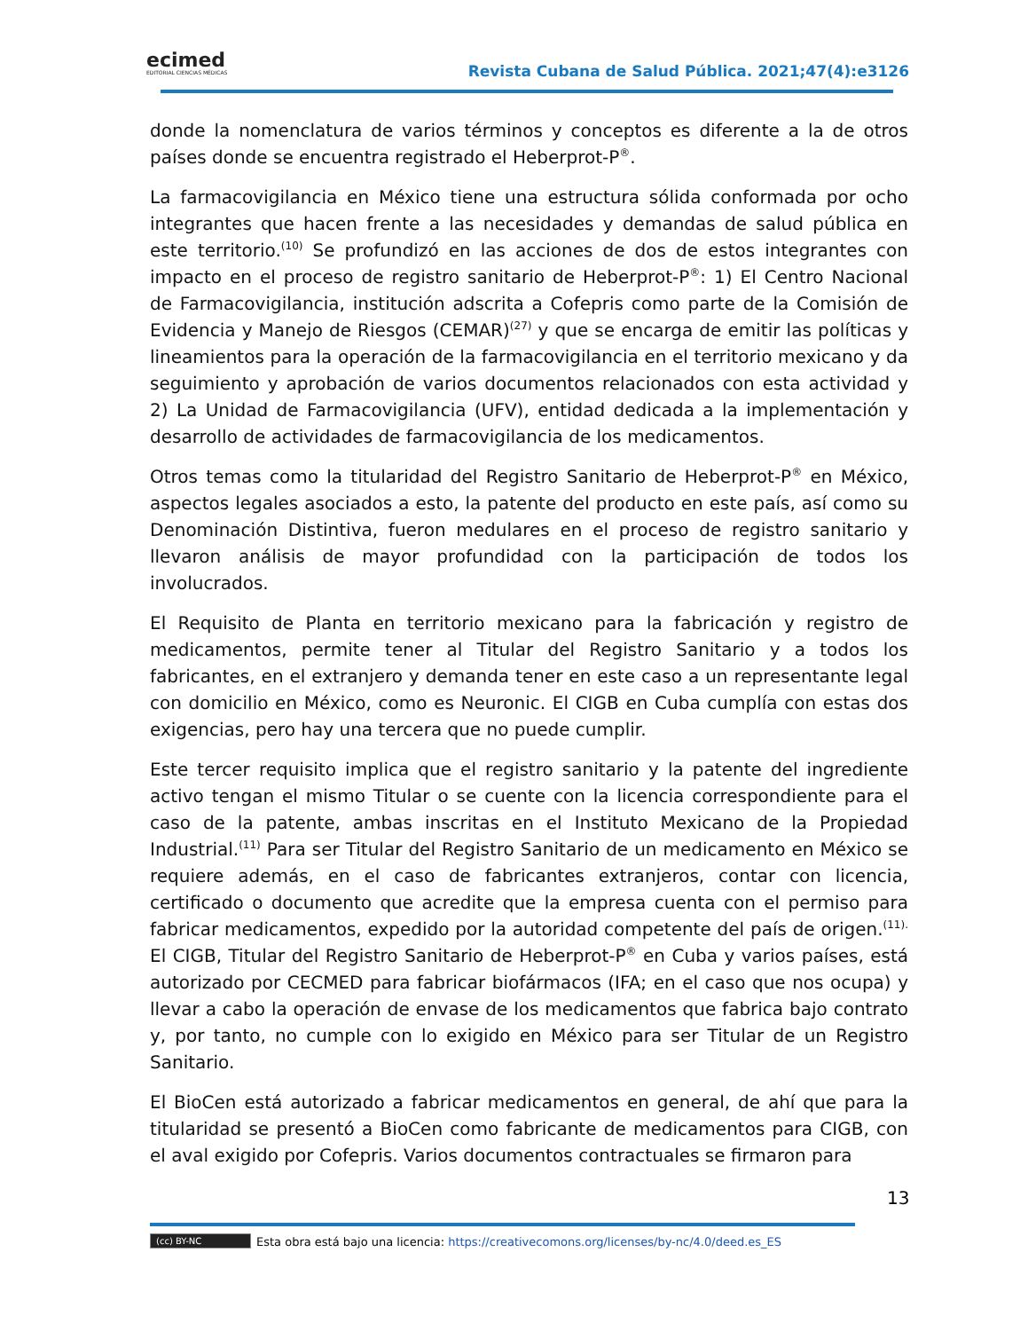ecimed
EDITORIAL CIENCIAS MÉDICAS
Revista Cubana de Salud Pública. 2021;47(4):e3126
donde la nomenclatura de varios términos y conceptos es diferente a la de otros países donde se encuentra registrado el Heberprot-P<sup>®</sup>.
La farmacovigilancia en México tiene una estructura sólida conformada por ocho integrantes que hacen frente a las necesidades y demandas de salud pública en este territorio.<sup>(10)</sup> Se profundizó en las acciones de dos de estos integrantes con impacto en el proceso de registro sanitario de Heberprot-P<sup>®</sup>: 1) El Centro Nacional de Farmacovigilancia, institución adscrita a Cofepris como parte de la Comisión de Evidencia y Manejo de Riesgos (CEMAR)<sup>(27)</sup> y que se encarga de emitir las políticas y lineamientos para la operación de la farmacovigilancia en el territorio mexicano y da seguimiento y aprobación de varios documentos relacionados con esta actividad y 2) La Unidad de Farmacovigilancia (UFV), entidad dedicada a la implementación y desarrollo de actividades de farmacovigilancia de los medicamentos.
Otros temas como la titularidad del Registro Sanitario de Heberprot-P<sup>®</sup> en México, aspectos legales asociados a esto, la patente del producto en este país, así como su Denominación Distintiva, fueron medulares en el proceso de registro sanitario y llevaron análisis de mayor profundidad con la participación de todos los involucrados.
El Requisito de Planta en territorio mexicano para la fabricación y registro de medicamentos, permite tener al Titular del Registro Sanitario y a todos los fabricantes, en el extranjero y demanda tener en este caso a un representante legal con domicilio en México, como es Neuronic. El CIGB en Cuba cumplía con estas dos exigencias, pero hay una tercera que no puede cumplir.
Este tercer requisito implica que el registro sanitario y la patente del ingrediente activo tengan el mismo Titular o se cuente con la licencia correspondiente para el caso de la patente, ambas inscritas en el Instituto Mexicano de la Propiedad Industrial.<sup>(11)</sup> Para ser Titular del Registro Sanitario de un medicamento en México se requiere además, en el caso de fabricantes extranjeros, contar con licencia, certificado o documento que acredite que la empresa cuenta con el permiso para fabricar medicamentos, expedido por la autoridad competente del país de origen.<sup>(11).</sup> El CIGB, Titular del Registro Sanitario de Heberprot-P<sup>®</sup> en Cuba y varios países, está autorizado por CECMED para fabricar biofármacos (IFA; en el caso que nos ocupa) y llevar a cabo la operación de envase de los medicamentos que fabrica bajo contrato y, por tanto, no cumple con lo exigido en México para ser Titular de un Registro Sanitario.
El BioCen está autorizado a fabricar medicamentos en general, de ahí que para la titularidad se presentó a BioCen como fabricante de medicamentos para CIGB, con el aval exigido por Cofepris. Varios documentos contractuales se firmaron para
13
(cc) BY-NC Esta obra está bajo una licencia: https://creativecomons.org/licenses/by-nc/4.0/deed.es_ES